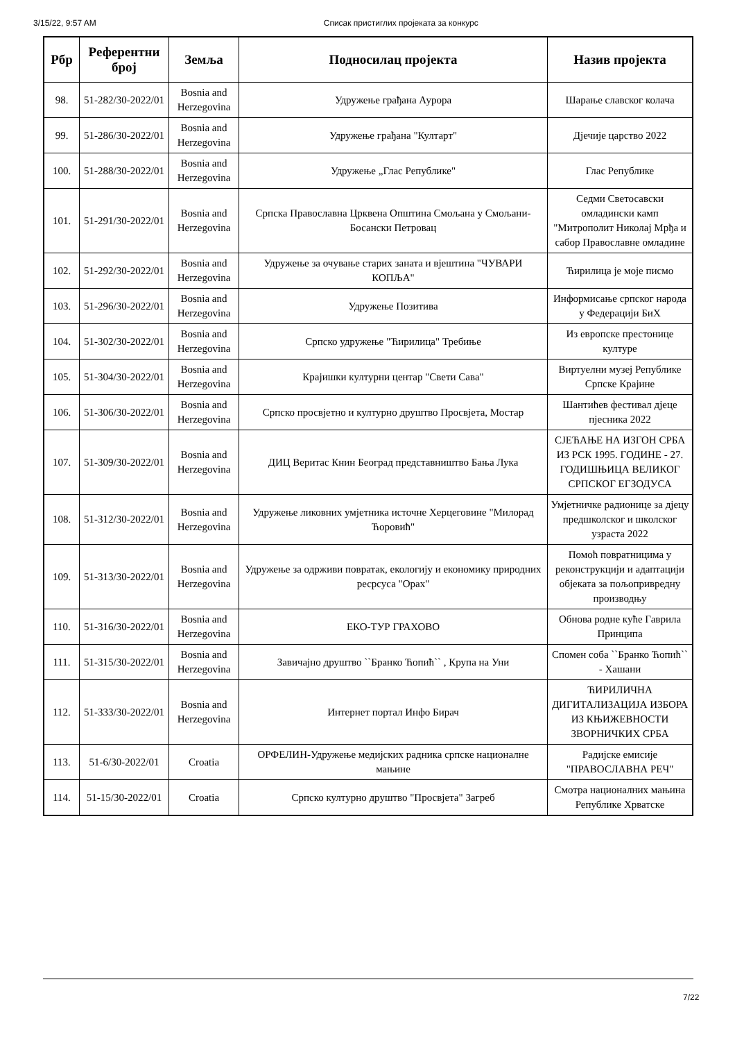3/15/22, 9:57 AM Списак пристиглих пројеката за конкурс
| Рбр | Референтни број | Земља | Подносилац пројекта | Назив пројекта |
| --- | --- | --- | --- | --- |
| 98. | 51-282/30-2022/01 | Bosnia and Herzegovina | Удружење грађана Аурора | Шарање славског колача |
| 99. | 51-286/30-2022/01 | Bosnia and Herzegovina | Удружење грађана "Култарт" | Дјечије царство 2022 |
| 100. | 51-288/30-2022/01 | Bosnia and Herzegovina | Удружење „Глас Републике" | Глас Републике |
| 101. | 51-291/30-2022/01 | Bosnia and Herzegovina | Српска Православна Црквена Општина Смољана у Смољани- Босански Петровац | Седми Светосавски омладински камп "Митрополит Николај Мрђа и сабор Православне омладине |
| 102. | 51-292/30-2022/01 | Bosnia and Herzegovina | Удружење за очување старих заната и вјештина "ЧУВАРИ КОПЉА" | Ћирилица је моје писмо |
| 103. | 51-296/30-2022/01 | Bosnia and Herzegovina | Удружење Позитива | Информисање српског народа у Федерацији БиХ |
| 104. | 51-302/30-2022/01 | Bosnia and Herzegovina | Српско удружење "Ћирилица" Требиње | Из европске престонице културе |
| 105. | 51-304/30-2022/01 | Bosnia and Herzegovina | Крајишки културни центар "Свети Сава" | Виртуелни музеј Републике Српске Крајине |
| 106. | 51-306/30-2022/01 | Bosnia and Herzegovina | Српско просвјетно и културно друштво Просвјета, Мостар | Шантићев фестивал дјеце пјесника 2022 |
| 107. | 51-309/30-2022/01 | Bosnia and Herzegovina | ДИЦ Веритас Книн Београд представништво Бања Лука | СЈЕЋАЊЕ НА ИЗГОН СРБА ИЗ РСК 1995. ГОДИНЕ - 27. ГОДИШЊИЦА ВЕЛИКОГ СРПСКОГ ЕГЗОДУСА |
| 108. | 51-312/30-2022/01 | Bosnia and Herzegovina | Удружење ликовних умјетника источне Херцеговине "Милорад Ћоровић" | Умјетничке радионице за дјецу предшколског и школског узраста 2022 |
| 109. | 51-313/30-2022/01 | Bosnia and Herzegovina | Удружење за одрживи повратак, екологију и економику природних ресрсуса "Орах" | Помоћ повратницима у реконструкцији и адаптацији објеката за пољопривредну производњу |
| 110. | 51-316/30-2022/01 | Bosnia and Herzegovina | ЕКО-ТУР ГРАХОВО | Обнова родне куће Гаврила Принципа |
| 111. | 51-315/30-2022/01 | Bosnia and Herzegovina | Завичајно друштво ``Бранко Ћопић`` , Крупа на Уни | Спомен соба ``Бранко Ћопић`` - Хашани |
| 112. | 51-333/30-2022/01 | Bosnia and Herzegovina | Интернет портал Инфо Бирач | ЋИРИЛИЧНА ДИГИТАЛИЗАЦИЈА ИЗБОРА ИЗ КЊИЖЕВНОСТИ ЗВОРНИЧКИХ СРБА |
| 113. | 51-6/30-2022/01 | Croatia | ОРФЕЛИН-Удружење медијских радника српске националне мањине | Радијске емисије "ПРАВОСЛАВНА РЕЧ" |
| 114. | 51-15/30-2022/01 | Croatia | Српско културно друштво "Просвјета" Загреб | Смотра националних мањина Републике Хрватске |
7/22